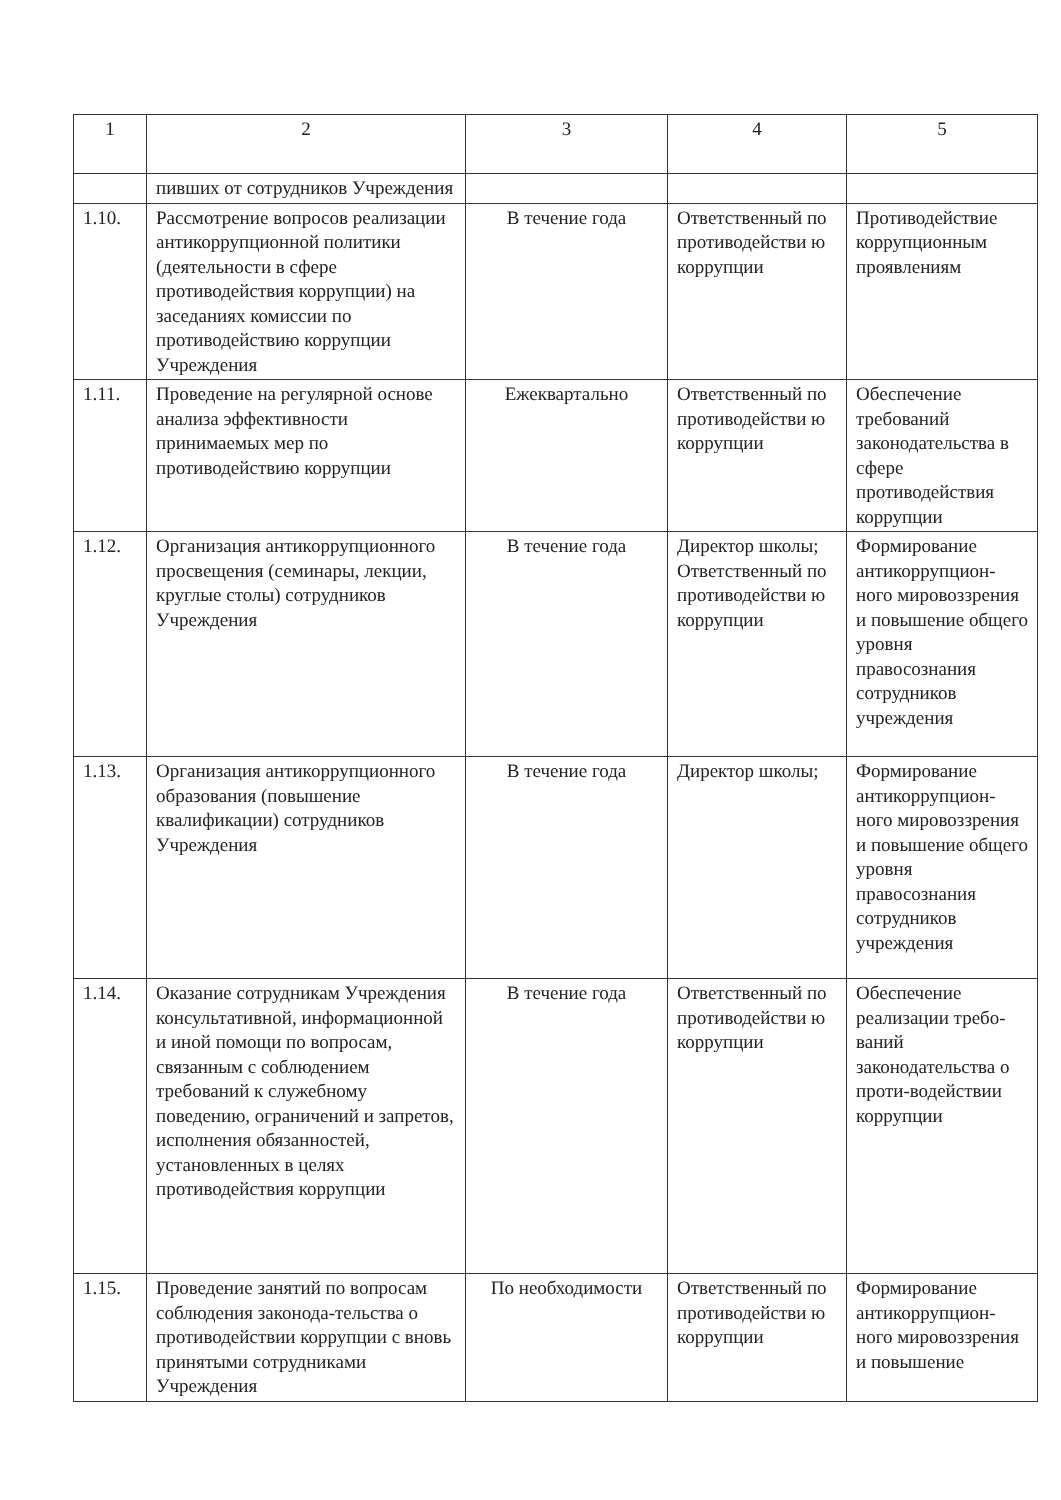| 1 | 2 | 3 | 4 | 5 |
| --- | --- | --- | --- | --- |
| | пивших от сотрудников Учреждения | | | |
| 1.10. | Рассмотрение вопросов реализации антикоррупционной политики (деятельности в сфере противодействия коррупции) на заседаниях комиссии по противодействию коррупции Учреждения | В течение года | Ответственный по противодействи ю коррупции | Противодействие коррупционным проявлениям |
| 1.11. | Проведение на регулярной основе анализа эффективности принимаемых мер по противодействию коррупции | Ежеквартально | Ответственный по противодействи ю коррупции | Обеспечение требований законодательства в сфере противодействия коррупции |
| 1.12. | Организация антикоррупционного просвещения (семинары, лекции, круглые столы) сотрудников Учреждения | В течение года | Директор школы; Ответственный по противодействи ю коррупции | Формирование антикоррупцион-ного мировоззрения и повышение общего уровня правосознания сотрудников учреждения |
| 1.13. | Организация антикоррупционного образования (повышение квалификации) сотрудников Учреждения | В течение года | Директор школы; | Формирование антикоррупцион-ного мировоззрения и повышение общего уровня правосознания сотрудников учреждения |
| 1.14. | Оказание сотрудникам Учреждения консультативной, информационной и иной помощи по вопросам, связанным с соблюдением требований к служебному поведению, ограничений и запретов, исполнения обязанностей, установленных в целях противодействия коррупции | В течение года | Ответственный по противодействи ю коррупции | Обеспечение реализации требо-ваний законодательства о проти-водействии коррупции |
| 1.15. | Проведение занятий по вопросам соблюдения законода-тельства о противодействии коррупции с вновь принятыми сотрудниками Учреждения | По необходимости | Ответственный по противодействи ю коррупции | Формирование антикоррупцион-ного мировоззрения и повышение |